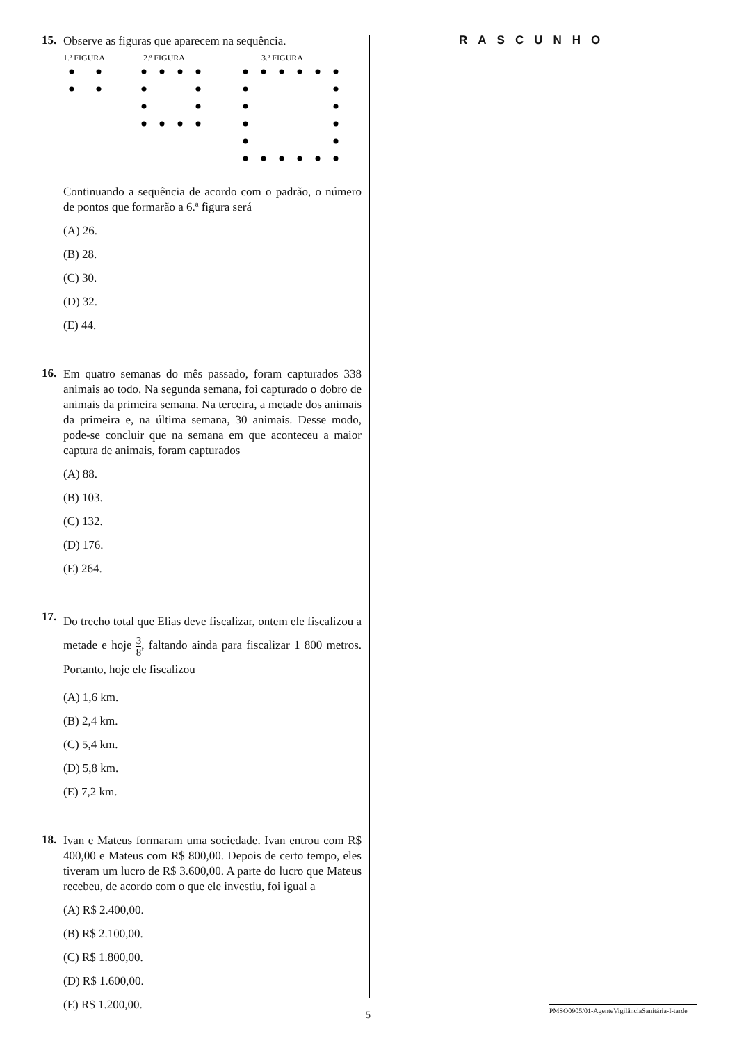15.
Observe as figuras que aparecem na sequência.
1.ª FIGURA 2.ª FIGURA 3.ª FIGURA
Continuando a sequência de acordo com o padrão, o número de pontos que formarão a 6.ª figura será
(A) 26.
(B) 28.
(C) 30.
(D) 32.
(E) 44.
16.
Em quatro semanas do mês passado, foram capturados 338 animais ao todo. Na segunda semana, foi capturado o dobro de animais da primeira semana. Na terceira, a metade dos animais da primeira e, na última semana, 30 animais. Desse modo, pode-se concluir que na semana em que aconteceu a maior captura de animais, foram capturados
(A) 88.
(B) 103.
(C) 132.
(D) 176.
(E) 264.
17.
Do trecho total que Elias deve fiscalizar, ontem ele fiscalizou a metade e hoje 3 8, faltando ainda para fiscalizar 1 800 metros. Portanto, hoje ele fiscalizou
(A) 1,6 km.
(B) 2,4 km.
(C) 5,4 km.
(D) 5,8 km.
(E) 7,2 km.
18.
Ivan e Mateus formaram uma sociedade. Ivan entrou com R$ 400,00 e Mateus com R$ 800,00. Depois de certo tempo, eles tiveram um lucro de R$ 3.600,00. A parte do lucro que Mateus recebeu, de acordo com o que ele investiu, foi igual a
(A) R$ 2.400,00.
(B) R$ 2.100,00.
(C) R$ 1.800,00.
(D) R$ 1.600,00.
(E) R$ 1.200,00.
RASCUNHO
5
PMSO0905/01-AgenteVigilânciaSanitária-I-tarde